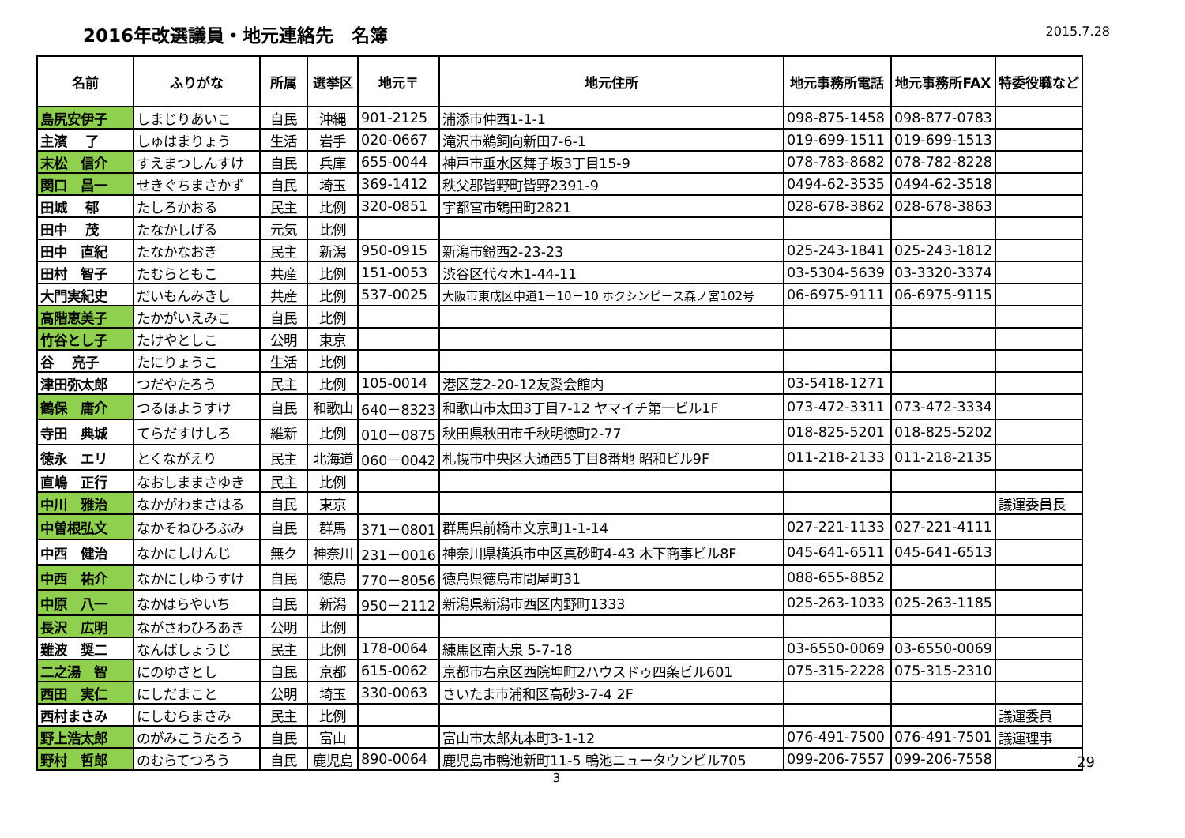2016年改選議員・地元連絡先　名簿
2015.7.28
| 名前 | ふりがな | 所属 | 選挙区 | 地元〒 | 地元住所 | 地元事務所電話 | 地元事務所FAX | 特委役職など |
| --- | --- | --- | --- | --- | --- | --- | --- | --- |
| 島尻安伊子 | しまじりあいこ | 自民 | 沖縄 | 901-2125 | 浦添市仲西1-1-1 | 098-875-1458 | 098-877-0783 | |
| 主濱 了 | しゅはまりょう | 生活 | 岩手 | 020-0667 | 滝沢市鵜飼向新田7-6-1 | 019-699-1511 | 019-699-1513 | |
| 末松 信介 | すえまつしんすけ | 自民 | 兵庫 | 655-0044 | 神戸市垂水区舞子坂3丁目15-9 | 078-783-8682 | 078-782-8228 | |
| 関口 昌一 | せきぐちまさかず | 自民 | 埼玉 | 369-1412 | 秩父郡皆野町皆野2391-9 | 0494-62-3535 | 0494-62-3518 | |
| 田城 郁 | たしろかおる | 民主 | 比例 | 320-0851 | 宇都宮市鶴田町2821 | 028-678-3862 | 028-678-3863 | |
| 田中 茂 | たなかしげる | 元気 | 比例 | | | | | |
| 田中 直紀 | たなかなおき | 民主 | 新潟 | 950-0915 | 新潟市鐙西2-23-23 | 025-243-1841 | 025-243-1812 | |
| 田村 智子 | たむらともこ | 共産 | 比例 | 151-0053 | 渋谷区代々木1-44-11 | 03-5304-5639 | 03-3320-3374 | |
| 大門実紀史 | だいもんみきし | 共産 | 比例 | 537-0025 | 大阪市東成区中道1－10－10 ホクシンピース森ノ宮102号 | 06-6975-9111 | 06-6975-9115 | |
| 高階恵美子 | たかがいえみこ | 自民 | 比例 | | | | | |
| 竹谷とし子 | たけやとしこ | 公明 | 東京 | | | | | |
| 谷 亮子 | たにりょうこ | 生活 | 比例 | | | | | |
| 津田弥太郎 | つだやたろう | 民主 | 比例 | 105-0014 | 港区芝2-20-12友愛会館内 | 03-5418-1271 | | |
| 鶴保 庸介 | つるほようすけ | 自民 | 和歌山 | 640－8323 | 和歌山市太田3丁目7-12 ヤマイチ第一ビル1F | 073-472-3311 | 073-472-3334 | |
| 寺田 典城 | てらだすけしろ | 維新 | 比例 | 010－0875 | 秋田県秋田市千秋明徳町2-77 | 018-825-5201 | 018-825-5202 | |
| 徳永 エリ | とくながえり | 民主 | 北海道 | 060－0042 | 札幌市中央区大通西5丁目8番地 昭和ビル9F | 011-218-2133 | 011-218-2135 | |
| 直嶋 正行 | なおしままさゆき | 民主 | 比例 | | | | | |
| 中川 雅治 | なかがわまさはる | 自民 | 東京 | | | | | 議運委員長 |
| 中曽根弘文 | なかそねひろぶみ | 自民 | 群馬 | 371－0801 | 群馬県前橋市文京町1-1-14 | 027-221-1133 | 027-221-4111 | |
| 中西 健治 | なかにしけんじ | 無ク | 神奈川 | 231－0016 | 神奈川県横浜市中区真砂町4-43 木下商事ビル8F | 045-641-6511 | 045-641-6513 | |
| 中西 祐介 | なかにしゆうすけ | 自民 | 徳島 | 770－8056 | 徳島県徳島市問屋町31 | 088-655-8852 | | |
| 中原 八一 | なかはらやいち | 自民 | 新潟 | 950－2112 | 新潟県新潟市西区内野町1333 | 025-263-1033 | 025-263-1185 | |
| 長沢 広明 | ながさわひろあき | 公明 | 比例 | | | | | |
| 難波 奨二 | なんばしょうじ | 民主 | 比例 | 178-0064 | 練馬区南大泉 5-7-18 | 03-6550-0069 | 03-6550-0069 | |
| 二之湯 智 | にのゆさとし | 自民 | 京都 | 615-0062 | 京都市右京区西院坤町2ハウスドゥ四条ビル601 | 075-315-2228 | 075-315-2310 | |
| 西田 実仁 | にしだまこと | 公明 | 埼玉 | 330-0063 | さいたま市浦和区高砂3-7-4 2F | | | |
| 西村まさみ | にしむらまさみ | 民主 | 比例 | | | | | 議運委員 |
| 野上浩太郎 | のがみこうたろう | 自民 | 富山 | | 富山市太郎丸本町3-1-12 | 076-491-7500 | 076-491-7501 | 議運理事 |
| 野村 哲郎 | のむらてつろう | 自民 | 鹿児島 | 890-0064 | 鹿児島市鴨池新町11-5 鴨池ニュータウンビル705 | 099-206-7557 | 099-206-7558 | |
3
29